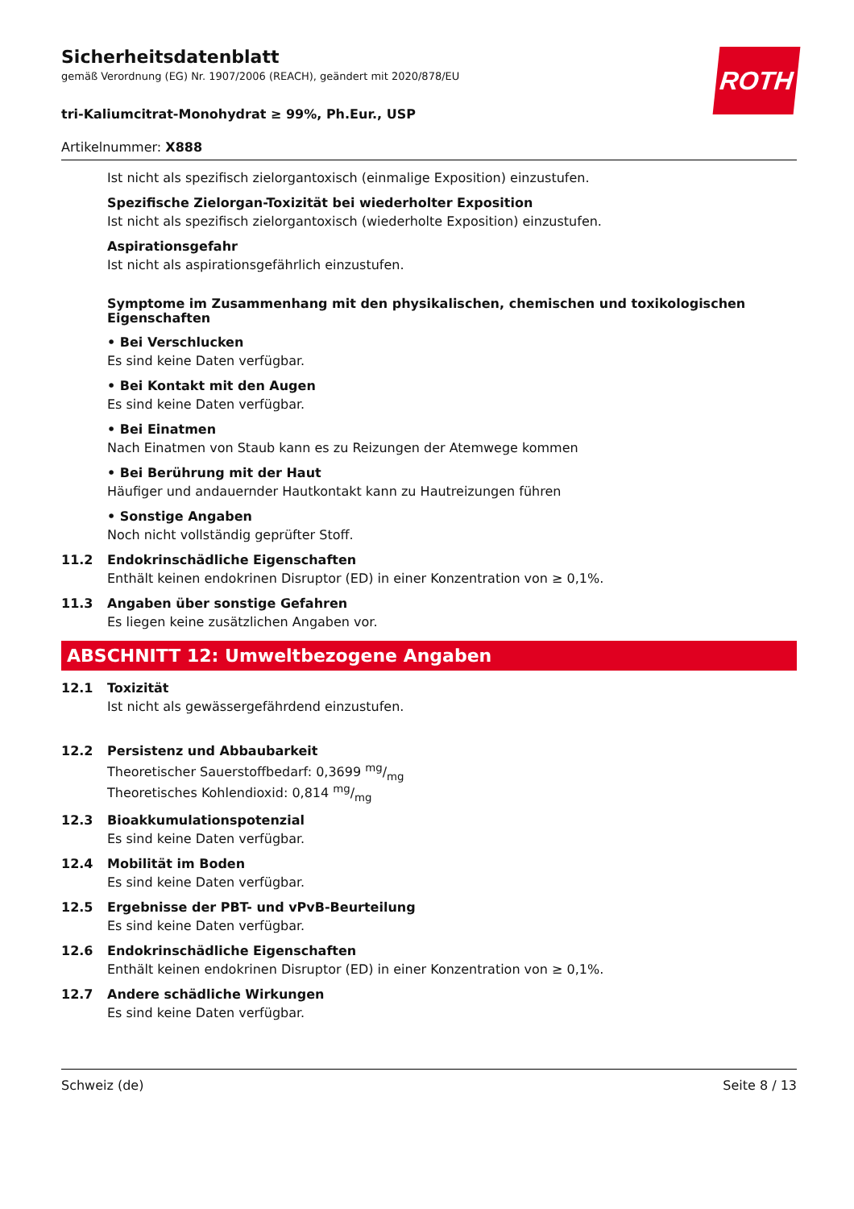ROTH
Sicherheitsdatenblatt
gemäß Verordnung (EG) Nr. 1907/2006 (REACH), geändert mit 2020/878/EU
tri-Kaliumcitrat-Monohydrat ≥ 99%, Ph.Eur., USP
Artikelnummer: X888
Ist nicht als spezifisch zielorgantoxisch (einmalige Exposition) einzustufen.
Spezifische Zielorgan-Toxizität bei wiederholter Exposition
Ist nicht als spezifisch zielorgantoxisch (wiederholte Exposition) einzustufen.
Aspirationsgefahr
Ist nicht als aspirationsgefährlich einzustufen.
Symptome im Zusammenhang mit den physikalischen, chemischen und toxikologischen Eigenschaften
• Bei Verschlucken
Es sind keine Daten verfügbar.
• Bei Kontakt mit den Augen
Es sind keine Daten verfügbar.
• Bei Einatmen
Nach Einatmen von Staub kann es zu Reizungen der Atemwege kommen
• Bei Berührung mit der Haut
Häufiger und andauernder Hautkontakt kann zu Hautreizungen führen
• Sonstige Angaben
Noch nicht vollständig geprüfter Stoff.
11.2 Endokrinschädliche Eigenschaften
Enthält keinen endokrinen Disruptor (ED) in einer Konzentration von ≥ 0,1%.
11.3 Angaben über sonstige Gefahren
Es liegen keine zusätzlichen Angaben vor.
ABSCHNITT 12: Umweltbezogene Angaben
12.1 Toxizität
Ist nicht als gewässergefährdend einzustufen.
12.2 Persistenz und Abbaubarkeit
Theoretischer Sauerstoffbedarf: 0,3699 mg/mg
Theoretisches Kohlendioxid: 0,814 mg/mg
12.3 Bioakkumulationspotenzial
Es sind keine Daten verfügbar.
12.4 Mobilität im Boden
Es sind keine Daten verfügbar.
12.5 Ergebnisse der PBT- und vPvB-Beurteilung
Es sind keine Daten verfügbar.
12.6 Endokrinschädliche Eigenschaften
Enthält keinen endokrinen Disruptor (ED) in einer Konzentration von ≥ 0,1%.
12.7 Andere schädliche Wirkungen
Es sind keine Daten verfügbar.
Schweiz (de) Seite 8 / 13